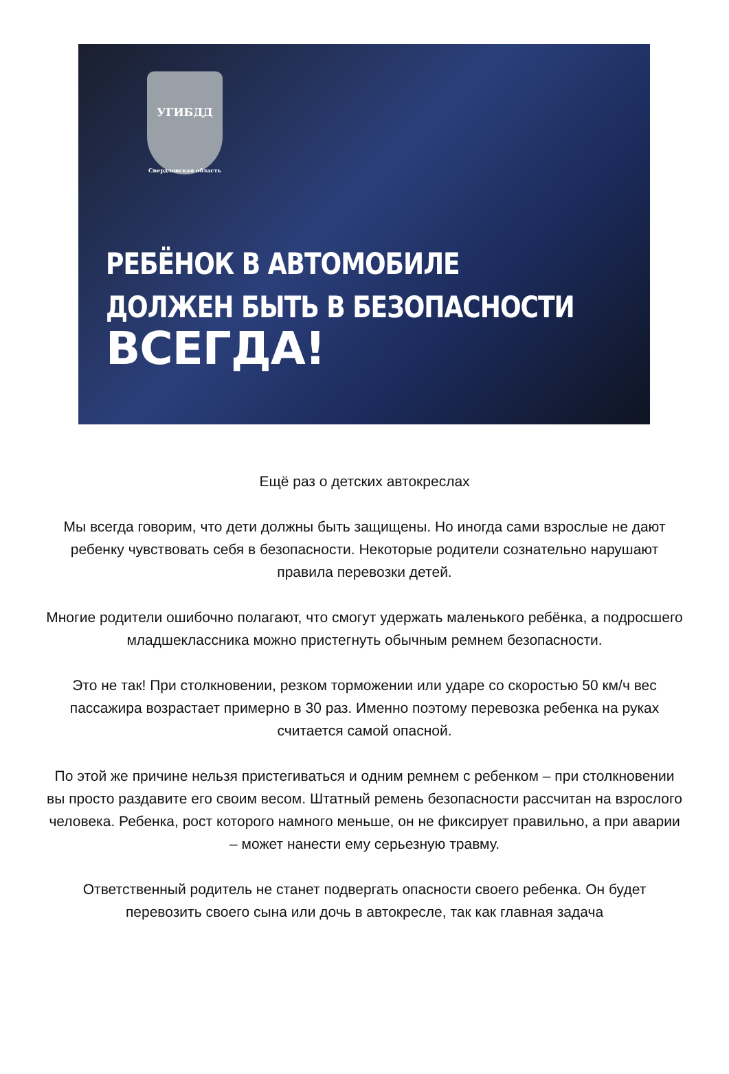УГИБДД
Свердловская область
РЕБЁНОК В АВТОМОБИЛЕ
ДОЛЖЕН БЫТЬ В БЕЗОПАСНОСТИ
ВСЕГДА!
Ещё раз о детских автокреслах
Мы всегда говорим, что дети должны быть защищены. Но иногда сами взрослые не дают ребенку чувствовать себя в безопасности. Некоторые родители сознательно нарушают правила перевозки детей.
Многие родители ошибочно полагают, что смогут удержать маленького ребёнка, а подросшего младшеклассника можно пристегнуть обычным ремнем безопасности.
Это не так! При столкновении, резком торможении или ударе со скоростью 50 км/ч вес пассажира возрастает примерно в 30 раз. Именно поэтому перевозка ребенка на руках считается самой опасной.
По этой же причине нельзя пристегиваться и одним ремнем с ребенком – при столкновении вы просто раздавите его своим весом. Штатный ремень безопасности рассчитан на взрослого человека. Ребенка, рост которого намного меньше, он не фиксирует правильно, а при аварии – может нанести ему серьезную травму.
Ответственный родитель не станет подвергать опасности своего ребенка. Он будет перевозить своего сына или дочь в автокресле, так как главная задача